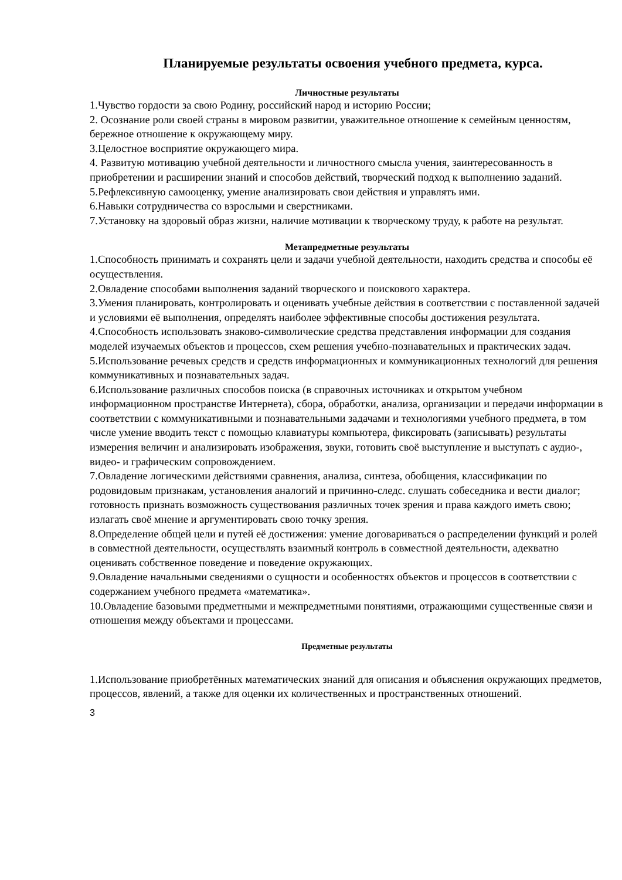Планируемые результаты освоения учебного предмета, курса.
Личностные результаты
1.Чувство гордости за свою Родину, российский народ и историю России;
2. Осознание роли своей страны в мировом развитии, уважительное отношение к семейным ценностям, бережное отношение к окружающему миру.
3.Целостное восприятие окружающего мира.
4. Развитую мотивацию учебной деятельности и личностного смысла учения, заинтересованность в приобретении и расширении знаний и способов действий, творческий подход к выполнению заданий.
5.Рефлексивную самооценку, умение анализировать свои действия и управлять ими.
6.Навыки сотрудничества со взрослыми и сверстниками.
7.Установку на здоровый образ жизни, наличие мотивации к творческому труду, к работе на результат.
Метапредметные результаты
1.Способность принимать и сохранять цели и задачи учебной деятельности, находить средства и способы её осуществления.
2.Овладение способами выполнения заданий творческого и поискового характера.
3.Умения планировать, контролировать и оценивать учебные действия в соответствии с поставленной задачей и условиями её выполнения, определять наиболее эффективные способы достижения результата.
4.Способность использовать знаково-символические средства представления информации для создания моделей изучаемых объектов и процессов, схем решения учебно-познавательных и практических задач.
5.Использование речевых средств и средств информационных и коммуникационных технологий для решения коммуникативных и познавательных задач.
6.Использование различных способов поиска (в справочных источниках и открытом учебном информационном пространстве Интернета), сбора, обработки, анализа, организации и передачи информации в соответствии с коммуникативными и познавательными задачами и технологиями учебного предмета, в том числе умение вводить текст с помощью клавиатуры компьютера, фиксировать (записывать) результаты измерения величин и анализировать изображения, звуки, готовить своё выступление и выступать с аудио-, видео- и графическим сопровождением.
7.Овладение логическими действиями сравнения, анализа, синтеза, обобщения, классификации по родовидовым признакам, установления аналогий и причинно-следс. слушать собеседника и вести диалог; готовность признать возможность существования различных точек зрения и права каждого иметь свою; излагать своё мнение и аргументировать свою точку зрения.
8.Определение общей цели и путей её достижения: умение договариваться о распределении функций и ролей в совместной деятельности, осуществлять взаимный контроль в совместной деятельности, адекватно оценивать собственное поведение и поведение окружающих.
9.Овладение начальными сведениями о сущности и особенностях объектов и процессов в соответствии с содержанием учебного предмета «математика».
10.Овладение базовыми предметными и межпредметными понятиями, отражающими существенные связи и отношения между объектами и процессами.
Предметные результаты
1.Использование приобретённых математических знаний для описания и объяснения окружающих предметов, процессов, явлений, а также для оценки их количественных и пространственных отношений.
3